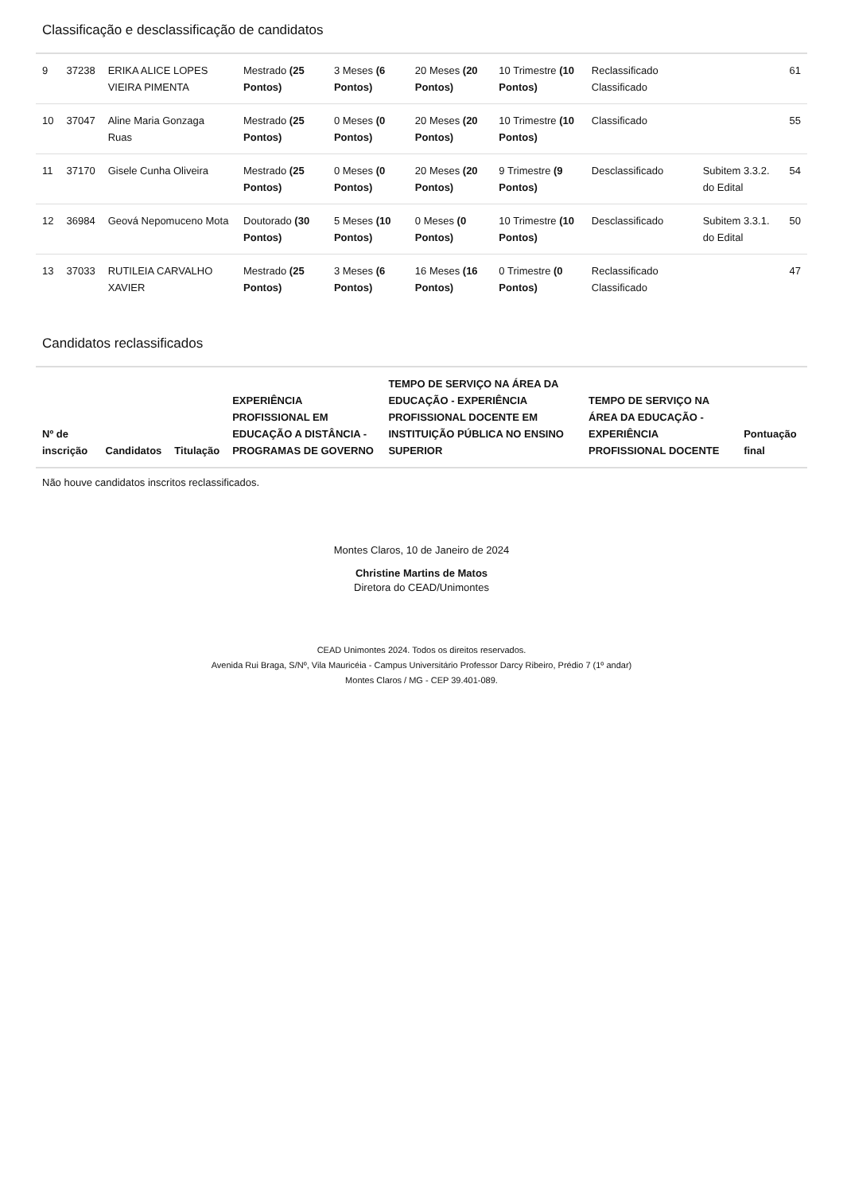Classificação e desclassificação de candidatos
| 9 | 37238 | ERIKA ALICE LOPES VIEIRA PIMENTA | Mestrado (25 Pontos) | 3 Meses (6 Pontos) | 20 Meses (20 Pontos) | 10 Trimestre (10 Pontos) | Reclassificado Classificado | | 61 |
| 10 | 37047 | Aline Maria Gonzaga Ruas | Mestrado (25 Pontos) | 0 Meses (0 Pontos) | 20 Meses (20 Pontos) | 10 Trimestre (10 Pontos) | Classificado | | 55 |
| 11 | 37170 | Gisele Cunha Oliveira | Mestrado (25 Pontos) | 0 Meses (0 Pontos) | 20 Meses (20 Pontos) | 9 Trimestre (9 Pontos) | Desclassificado | Subitem 3.3.2. do Edital | 54 |
| 12 | 36984 | Geová Nepomuceno Mota | Doutorado (30 Pontos) | 5 Meses (10 Pontos) | 0 Meses (0 Pontos) | 10 Trimestre (10 Pontos) | Desclassificado | Subitem 3.3.1. do Edital | 50 |
| 13 | 37033 | RUTILEIA CARVALHO XAVIER | Mestrado (25 Pontos) | 3 Meses (6 Pontos) | 16 Meses (16 Pontos) | 0 Trimestre (0 Pontos) | Reclassificado Classificado | | 47 |
Candidatos reclassificados
| Nº de inscrição | Candidatos | Titulação | EXPERIÊNCIA PROFISSIONAL EM EDUCAÇÃO A DISTÂNCIA - PROGRAMAS DE GOVERNO | TEMPO DE SERVIÇO NA ÁREA DA EDUCAÇÃO - EXPERIÊNCIA PROFISSIONAL DOCENTE EM INSTITUIÇÃO PÚBLICA NO ENSINO SUPERIOR | TEMPO DE SERVIÇO NA ÁREA DA EDUCAÇÃO - EXPERIÊNCIA PROFISSIONAL DOCENTE | Pontuação final |
| --- | --- | --- | --- | --- | --- | --- |
Não houve candidatos inscritos reclassificados.
Montes Claros, 10 de Janeiro de 2024
Christine Martins de Matos
Diretora do CEAD/Unimontes
CEAD Unimontes 2024. Todos os direitos reservados.
Avenida Rui Braga, S/Nº, Vila Mauricéia - Campus Universitário Professor Darcy Ribeiro, Prédio 7 (1º andar)
Montes Claros / MG - CEP 39.401-089.